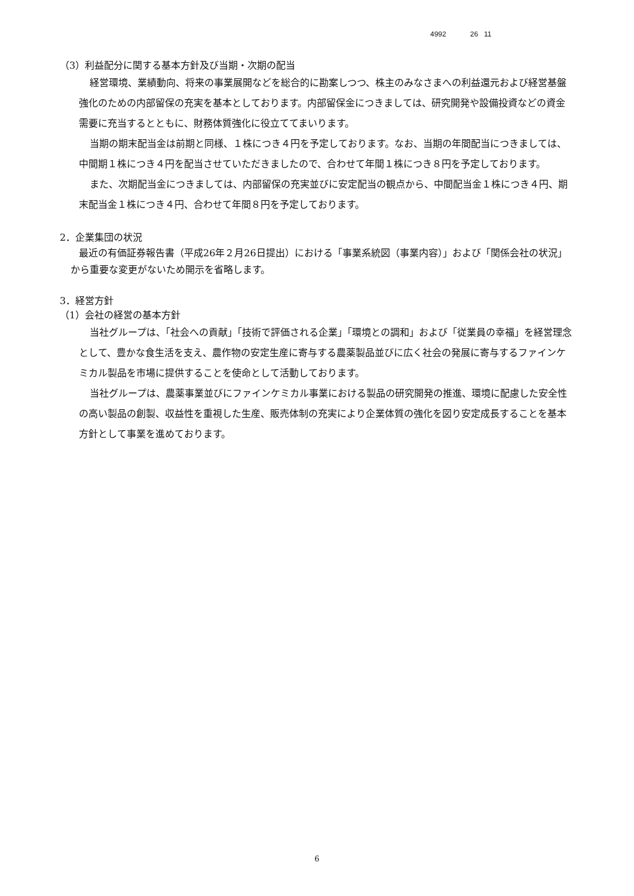4992 26 11
（3）利益配分に関する基本方針及び当期・次期の配当
経営環境、業績動向、将来の事業展開などを総合的に勘案しつつ、株主のみなさまへの利益還元および経営基盤強化のための内部留保の充実を基本としております。内部留保金につきましては、研究開発や設備投資などの資金需要に充当するとともに、財務体質強化に役立ててまいります。
当期の期末配当金は前期と同様、１株につき４円を予定しております。なお、当期の年間配当につきましては、中間期１株につき４円を配当させていただきましたので、合わせて年間１株につき８円を予定しております。
また、次期配当金につきましては、内部留保の充実並びに安定配当の観点から、中間配当金１株につき４円、期末配当金１株につき４円、合わせて年間８円を予定しております。
2．企業集団の状況
最近の有価証券報告書（平成26年２月26日提出）における「事業系統図（事業内容）」および「関係会社の状況」から重要な変更がないため開示を省略します。
3．経営方針
（1）会社の経営の基本方針
当社グループは、「社会への貢献」「技術で評価される企業」「環境との調和」および「従業員の幸福」を経営理念として、豊かな食生活を支え、農作物の安定生産に寄与する農薬製品並びに広く社会の発展に寄与するファインケミカル製品を市場に提供することを使命として活動しております。
当社グループは、農薬事業並びにファインケミカル事業における製品の研究開発の推進、環境に配慮した安全性の高い製品の創製、収益性を重視した生産、販売体制の充実により企業体質の強化を図り安定成長することを基本方針として事業を進めております。
6